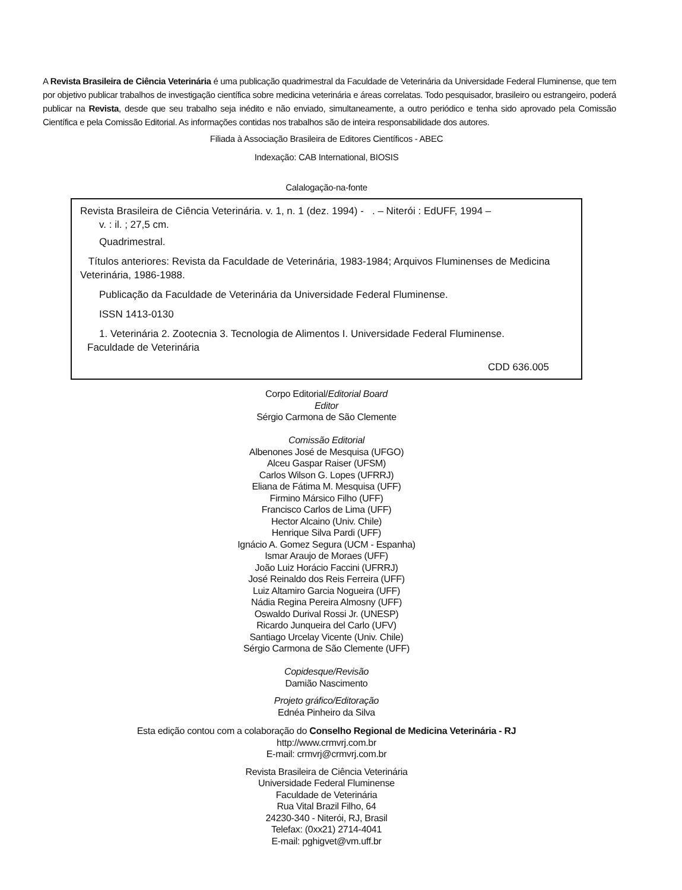A Revista Brasileira de Ciência Veterinária é uma publicação quadrimestral da Faculdade de Veterinária da Universidade Federal Fluminense, que tem por objetivo publicar trabalhos de investigação científica sobre medicina veterinária e áreas correlatas. Todo pesquisador, brasileiro ou estrangeiro, poderá publicar na Revista, desde que seu trabalho seja inédito e não enviado, simultaneamente, a outro periódico e tenha sido aprovado pela Comissão Científica e pela Comissão Editorial. As informações contidas nos trabalhos são de inteira responsabilidade dos autores.
Filiada à Associação Brasileira de Editores Científicos - ABEC
Indexação: CAB International, BIOSIS
Calalogação-na-fonte
Revista Brasileira de Ciência Veterinária. v. 1, n. 1 (dez. 1994) - . – Niterói : EdUFF, 1994 –
v. : il. ; 27,5 cm.
Quadrimestral.
Títulos anteriores: Revista da Faculdade de Veterinária, 1983-1984; Arquivos Fluminenses de Medicina Veterinária, 1986-1988.
Publicação da Faculdade de Veterinária da Universidade Federal Fluminense.
ISSN 1413-0130
1. Veterinária 2. Zootecnia 3. Tecnologia de Alimentos I. Universidade Federal Fluminense.
Faculdade de Veterinária
CDD 636.005
Corpo Editorial/Editorial Board
Editor
Sérgio Carmona de São Clemente
Comissão Editorial
Albenones José de Mesquisa (UFGO)
Alceu Gaspar Raiser (UFSM)
Carlos Wilson G. Lopes (UFRRJ)
Eliana de Fátima M. Mesquisa (UFF)
Firmino Mársico Filho (UFF)
Francisco Carlos de Lima (UFF)
Hector Alcaino (Univ. Chile)
Henrique Silva Pardi (UFF)
Ignácio A. Gomez Segura (UCM - Espanha)
Ismar Araujo de Moraes (UFF)
João Luiz Horácio Faccini (UFRRJ)
José Reinaldo dos Reis Ferreira (UFF)
Luiz Altamiro Garcia Nogueira (UFF)
Nádia Regina Pereira Almosny (UFF)
Oswaldo Durival Rossi Jr. (UNESP)
Ricardo Junqueira del Carlo (UFV)
Santiago Urcelay Vicente (Univ. Chile)
Sérgio Carmona de São Clemente (UFF)
Copidesque/Revisão
Damião Nascimento
Projeto gráfico/Editoração
Ednéa Pinheiro da Silva
Esta edição contou com a colaboração do Conselho Regional de Medicina Veterinária - RJ
http://www.crmvrj.com.br
E-mail: crmvrj@crmvrj.com.br
Revista Brasileira de Ciência Veterinária
Universidade Federal Fluminense
Faculdade de Veterinária
Rua Vital Brazil Filho, 64
24230-340 - Niterói, RJ, Brasil
Telefax: (0xx21) 2714-4041
E-mail: pghigvet@vm.uff.br